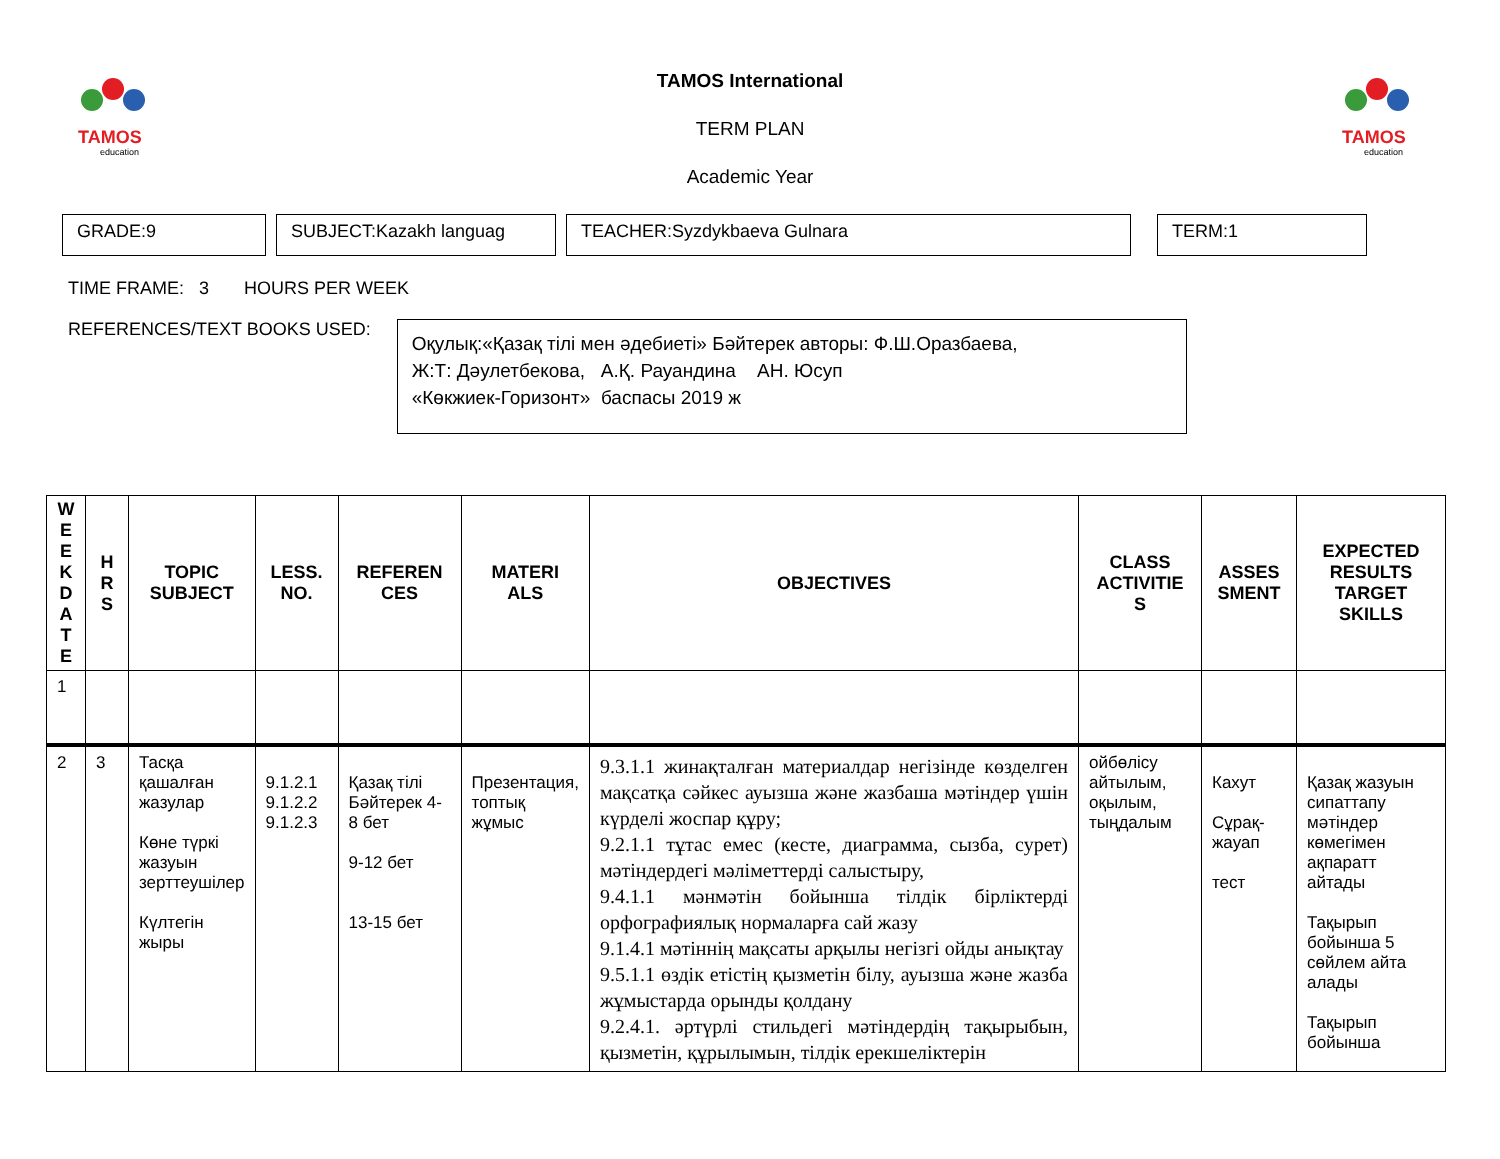TAMOS
education
TAMOS
education
TAMOS International
TERM PLAN
Academic Year
GRADE:9 SUBJECT:Kazakh languag TEACHER:Syzdykbaeva Gulnara TERM:1
TIME FRAME: 3 HOURS PER WEEK
REFERENCES/TEXT BOOKS USED:
Оқулық:«Қазақ тілі мен әдебиеті» Бәйтерек авторы: Ф.Ш.Оразбаева,
Ж:Т: Дәулетбекова, А.Қ. Рауандина АН. Юсуп
«Көкжиек-Горизонт» баспасы 2019 ж
| W E E K D A T E | H R S | TOPIC SUBJECT | LESS. NO. | REFEREN CES | MATERI ALS | OBJECTIVES | CLASS ACTIVITIE S | ASSES SMENT | EXPECTED RESULTS TARGET SKILLS |
| --- | --- | --- | --- | --- | --- | --- | --- | --- | --- |
| 1 | | | | | | | | | |
| 2 | 3 | Тасқа қашалған жазулар Көне түркі жазуын зерттеушілер Күлтегін жыры | 9.1.2.1 9.1.2.2 9.1.2.3 | Қазақ тілі Бәйтерек 4-8 бет 9-12 бет 13-15 бет | Презентация, топтық жұмыс | 9.3.1.1 жинақталған материалдар негізінде көзделген мақсатқа сәйкес ауызша және жазбаша мәтіндер үшін күрделі жоспар құру; 9.2.1.1 тұтас емес (кесте, диаграмма, сызба, сурет) мәтіндердегі мәліметтерді салыстыру, 9.4.1.1 мәнмәтін бойынша тілдік бірліктерді орфографиялық нормаларға сай жазу 9.1.4.1 мәтіннің мақсаты арқылы негізгі ойды анықтау 9.5.1.1 өздік етістің қызметін білу, ауызша және жазба жұмыстарда орынды қолдану 9.2.4.1. әртүрлі стильдегі мәтіндердің тақырыбын, қызметін, құрылымын, тілдік ерекшеліктерін | ойбөлісу айтылым, оқылым, тыңдалым | Кахут Сұрақ-жауап тест | Қазақ жазуын сипаттапу мәтіндер көмегімен ақпаратт айтады Тақырып бойынша 5 сөйлем айта алады Тақырып бойынша |